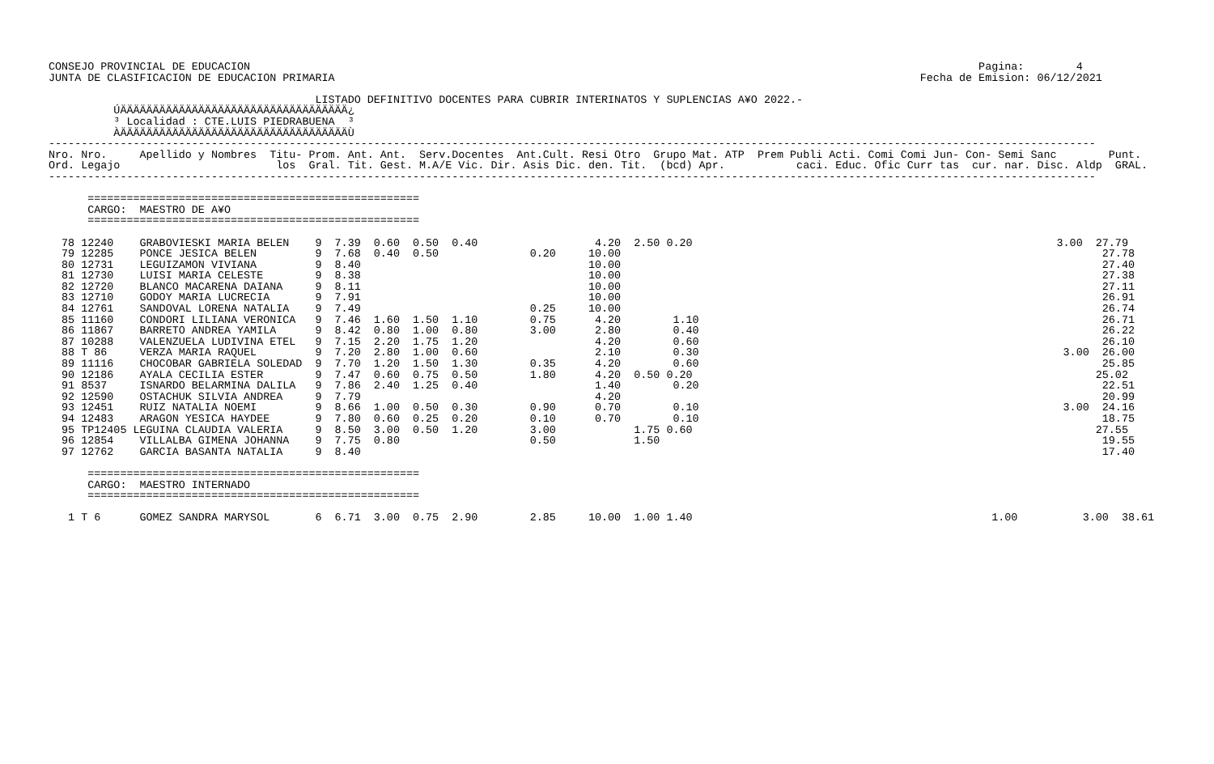CONSEJO PROVINCIAL DE EDUCACION                                                                                                                Pagina:        4
JUNTA DE CLASIFICACION DE EDUCACION PRIMARIA                                                                                          Fecha de Emision: 06/12/2021

                                         LISTADO DEFINITIVO DOCENTES PARA CUBRIR INTERINATOS Y SUPLENCIAS A¥O 2022.-
          ÚÄÄÄÄÄÄÄÄÄÄÄÄÄÄÄÄÄÄÄÄÄÄÄÄÄÄÄÄÄÄÄÄÄÄÄ¿
          ³ Localidad : CTE.LUIS PIEDRABUENA  ³
          ÀÄÄÄÄÄÄÄÄÄÄÄÄÄÄÄÄÄÄÄÄÄÄÄÄÄÄÄÄÄÄÄÄÄÄÄÙ
-----------------------------------------------------------------------------------------------------------------------------------------------------------------
Nro. Nro.     Apellido y Nombres  Titu- Prom. Ant. Ant.  Serv.Docentes  Ant.Cult. Resi Otro  Grupo Mat. ATP  Prem Publi Acti. Comi Comi Jun- Con- Semi Sanc        Punt.
Ord. Legajo                        los  Gral. Tit. Gest. M.A/E Vic. Dir. Asis Dic. den. Tit.  (bcd) Apr.           caci. Educ. Ofic Curr tas  cur. nar. Disc. Aldp  GRAL.
-----------------------------------------------------------------------------------------------------------------------------------------------------------------

      ===================================================
      CARGO:  MAESTRO DE A¥O
      ===================================================

  78 12240    GRABOVIESKI MARIA BELEN    9  7.39  0.60  0.50  0.40                  4.20  2.50 0.20                                                        3.00  27.79
  79 12285    PONCE JESICA BELEN         9  7.68  0.40  0.50              0.20     10.00                                                                          27.78
  80 12731    LEGUIZAMON VIVIANA         9  8.40                                   10.00                                                                          27.40
  81 12730    LUISI MARIA CELESTE        9  8.38                                   10.00                                                                          27.38
  82 12720    BLANCO MACARENA DAIANA     9  8.11                                   10.00                                                                          27.11
  83 12710    GODOY MARIA LUCRECIA       9  7.91                                   10.00                                                                          26.91
  84 12761    SANDOVAL LORENA NATALIA    9  7.49                          0.25     10.00                                                                          26.74
  85 11160    CONDORI LILIANA VERONICA   9  7.46  1.60  1.50  1.10        0.75      4.20        1.10                                                              26.71
  86 11867    BARRETO ANDREA YAMILA      9  8.42  0.80  1.00  0.80        3.00      2.80        0.40                                                              26.22
  87 10288    VALENZUELA LUDIVINA ETEL   9  7.15  2.20  1.75  1.20                  4.20        0.60                                                              26.10
  88 T 86     VERZA MARIA RAQUEL         9  7.20  2.80  1.00  0.60                  2.10        0.30                                                        3.00  26.00
  89 11116    CHOCOBAR GABRIELA SOLEDAD  9  7.70  1.20  1.50  1.30        0.35      4.20        0.60                                                              25.85
  90 12186    AYALA CECILIA ESTER        9  7.47  0.60  0.75  0.50        1.80      4.20  0.50 0.20                                                              25.02
  91 8537     ISNARDO BELARMINA DALILA   9  7.86  2.40  1.25  0.40                  1.40        0.20                                                              22.51
  92 12590    OSTACHUK SILVIA ANDREA     9  7.79                                    4.20                                                                          20.99
  93 12451    RUIZ NATALIA NOEMI         9  8.66  1.00  0.50  0.30        0.90      0.70        0.10                                                        3.00  24.16
  94 12483    ARAGON YESICA HAYDEE       9  7.80  0.60  0.25  0.20        0.10      0.70        0.10                                                              18.75
  95 TP12405 LEGUINA CLAUDIA VALERIA     9  8.50  3.00  0.50  1.20        3.00            1.75 0.60                                                              27.55
  96 12854    VILLALBA GIMENA JOHANNA    9  7.75  0.80                    0.50            1.50                                                                    19.55
  97 12762    GARCIA BASANTA NATALIA     9  8.40                                                                                                                  17.40

      ===================================================
      CARGO:  MAESTRO INTERNADO
      ===================================================

   1 T 6      GOMEZ SANDRA MARYSOL       6  6.71  3.00  0.75  2.90        2.85     10.00  1.00 1.40                                              1.00          3.00  38.61